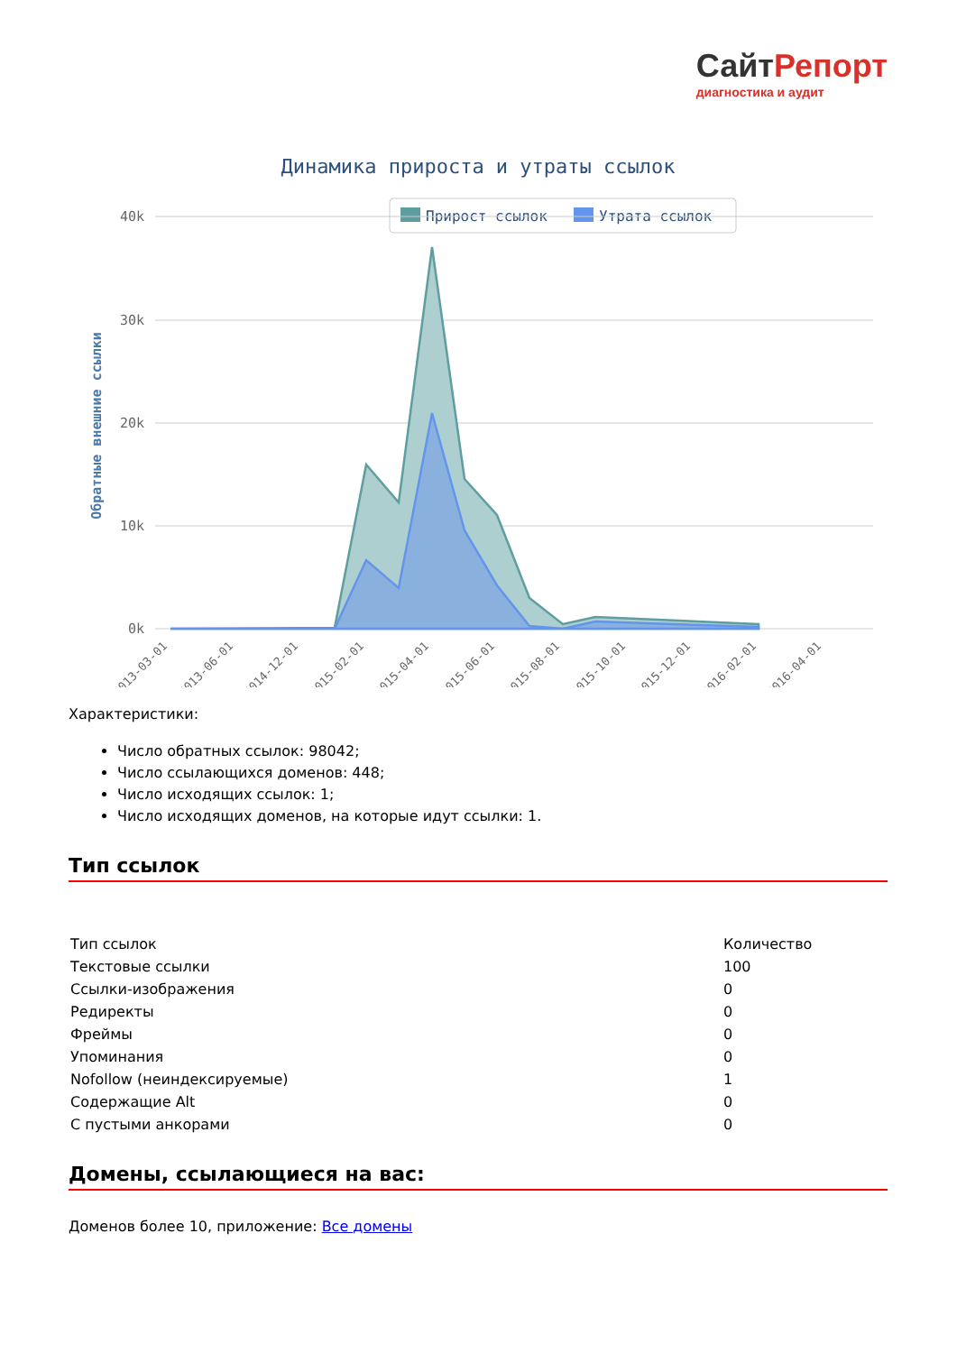СайтРепорт диагностика и аудит
Динамика прироста и утраты ссылок
Прирост ссылок
Утрата ссылок
40k
30k
20k
10k
0k
Обратные внешние ссылки
2013-03-01
2013-06-01
2014-12-01
2015-02-01
2015-04-01
2015-06-01
2015-08-01
2015-10-01
2015-12-01
2016-02-01
2016-04-01
Характеристики:
Число обратных ссылок: 98042;
Число ссылающихся доменов: 448;
Число исходящих ссылок: 1;
Число исходящих доменов, на которые идут ссылки: 1.
Тип ссылок
| Тип ссылок | Количество |
| Текстовые ссылки | 100 |
| Ссылки-изображения | 0 |
| Редиректы | 0 |
| Фреймы | 0 |
| Упоминания | 0 |
| Nofollow (неиндексируемые) | 1 |
| Содержащие Alt | 0 |
| С пустыми анкорами | 0 |
Домены, ссылающиеся на вас:
Доменов более 10, приложение: Все домены